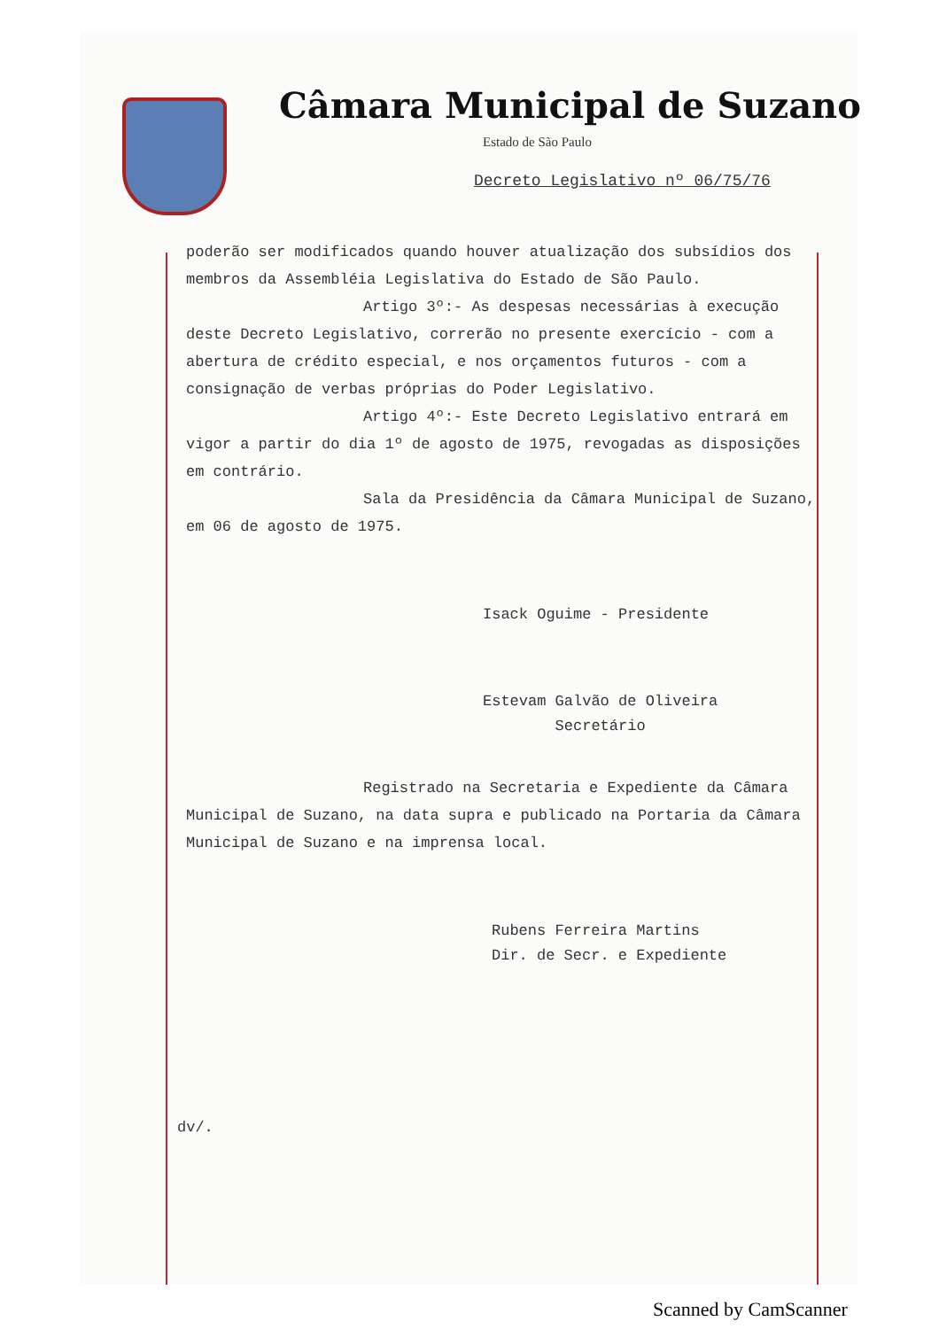Câmara Municipal de Suzano
Estado de São Paulo
Decreto Legislativo nº 06/75/76
poderão ser modificados quando houver atualização dos subsídios dos membros da Assembléia Legislativa do Estado de São Paulo.
Artigo 3º:- As despesas necessárias à execução deste Decreto Legislativo, correrão no presente exercício - com a abertura de crédito especial, e nos orçamentos futuros - com a consignação de verbas próprias do Poder Legislativo.
Artigo 4º:- Este Decreto Legislativo entrará em vigor a partir do dia 1º de agosto de 1975, revogadas as disposições em contrário.
Sala da Presidência da Câmara Municipal de Suzano, em 06 de agosto de 1975.
Isack Oguime - Presidente
Estevam Galvão de Oliveira
Secretário
Registrado na Secretaria e Expediente da Câmara Municipal de Suzano, na data supra e publicado na Portaria da Câmara Municipal de Suzano e na imprensa local.
Rubens Ferreira Martins
Dir. de Secr. e Expediente
dv/.
Scanned by CamScanner